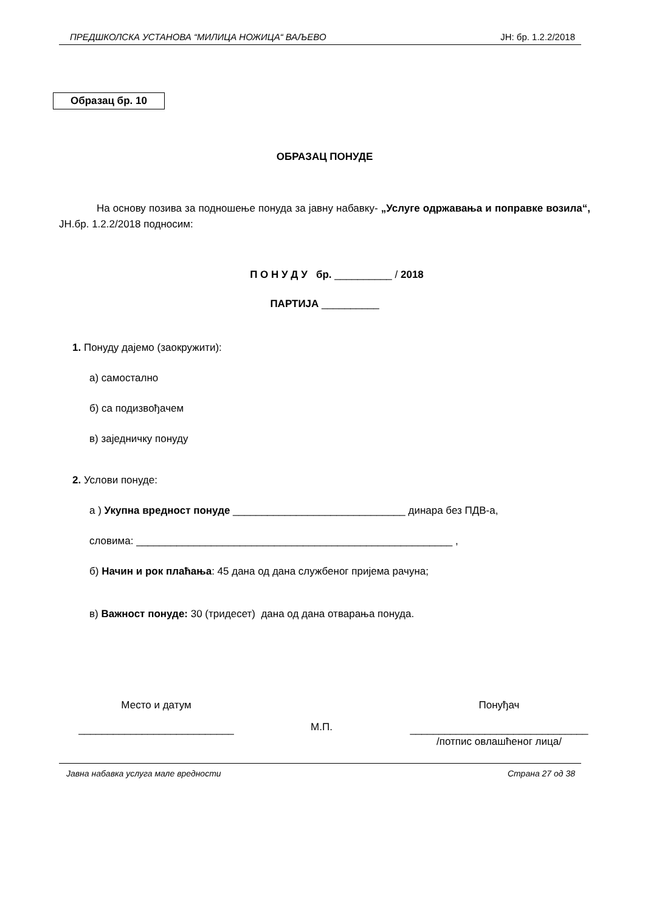ПРЕДШКОЛСКА УСТАНОВА “МИЛИЦА НОЖИЦА“ ВАЉЕВО ЈН: бр. 1.2.2/2018
Образац бр. 10
ОБРАЗАЦ ПОНУДЕ
На основу позива за подношење понуда за јавну набавку- „Услуге одржавања и поправке возила“, ЈН.бр. 1.2.2/2018 подносим:
П О Н У Д У бр. __________ / 2018
ПАРТИЈА __________
1. Понуду дајемо (заокружити):
а) самостално
б) са подизвођачем
в) заједничку понуду
2. Услови понуде:
а ) Укупна вредност понуде ______________________________ динара без ПДВ-а,
словима: _______________________________________________________ ,
б) Начин и рок плаћања: 45 дана од дана службеног пријема рачуна;
в) Важност понуде: 30 (тридесет) дана од дана отварања понуда.
Место и датум
___________________________
М.П.
Понуђач
_______________________________
/потпис овлашћеног лица/
Јавна набавка услуга мале вредности Страна 27 од 38